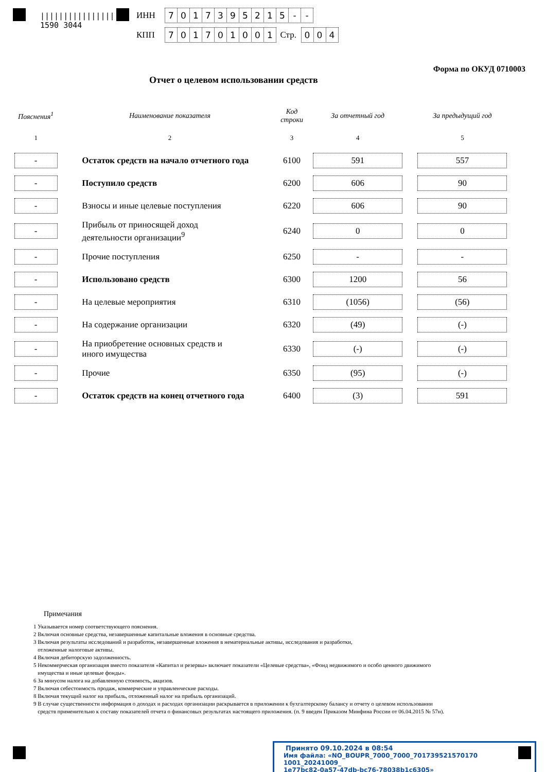||||||||||||||||
1590 3044
ИНН 7017395215 - -
КПП 701701001 Стр. 004
Форма по ОКУД 0710003
Отчет о целевом использовании средств
| Пояснения<sup>1</sup> | Наименование показателя | Код строки | За отчетный год | За предыдущий год |
| --- | --- | --- | --- | --- |
| 1 | 2 | 3 | 4 | 5 |
| - | Остаток средств на начало отчетного года | 6100 | 591 | 557 |
| - | Поступило средств | 6200 | 606 | 90 |
| - | Взносы и иные целевые поступления | 6220 | 606 | 90 |
| - | Прибыль от приносящей доход деятельности организации<sup>9</sup> | 6240 | 0 | 0 |
| - | Прочие поступления | 6250 | - | - |
| - | Использовано средств | 6300 | 1200 | 56 |
| - | На целевые мероприятия | 6310 | (1056) | (56) |
| - | На содержание организации | 6320 | (49) | (-) |
| - | На приобретение основных средств и иного имущества | 6330 | (-) | (-) |
| - | Прочие | 6350 | (95) | (-) |
| - | Остаток средств на конец отчетного года | 6400 | (3) | 591 |
Примечания
1 Указывается номер соответствующего пояснения.
2 Включая основные средства, незавершенные капитальные вложения в основные средства.
3 Включая результаты исследований и разработок, незавершенные вложения в нематериальные активы, исследования и разработки,
отложенные налоговые активы.
4 Включая дебиторскую задолженность.
5 Некоммерческая организация вместо показателя «Капитал и резервы» включает показатели «Целевые средства», «Фонд недвижимого и особо ценного движимого
имущества и иные целевые фонды».
6 За минусом налога на добавленную стоимость, акцизов.
7 Включая себестоимость продаж, коммерческие и управленческие расходы.
8 Включая текущий налог на прибыль, отложенный налог на прибыль организаций.
9 В случае существенности информация о доходах и расходах организации раскрывается в приложении к бухгалтерскому балансу и отчету о целевом использовании
средств применительно к составу показателей отчета о финансовых результатах настоящего приложения. (п. 9 введен Приказом Минфина России от 06.04.2015 № 57н).
Принято 09.10.2024 в 08:54
Имя файла: «NO_BOUPR_7000_7000_701739521570170 1001_20241009_
1e77bc82-0a57-47db-bc76-78038b1c6305»